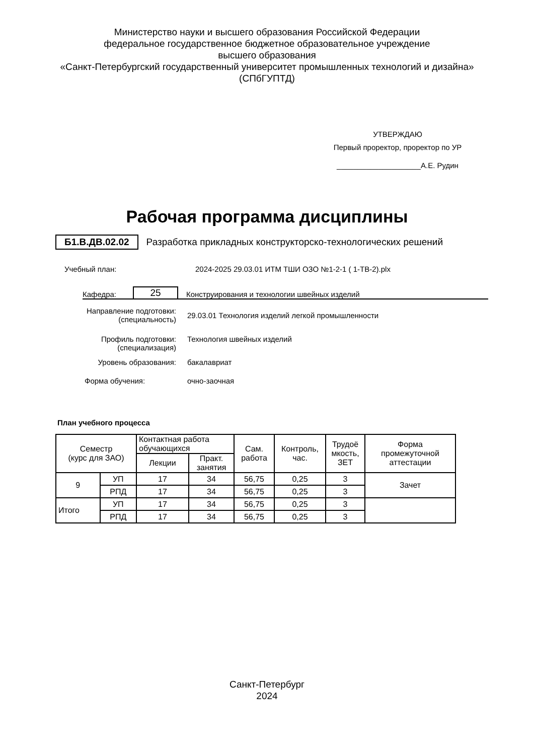Министерство науки и высшего образования Российской Федерации
федеральное государственное бюджетное образовательное учреждение
высшего образования
«Санкт-Петербургский государственный университет промышленных технологий и дизайна»
(СПбГУПТД)
УТВЕРЖДАЮ
Первый проректор, проректор по УР
____________________А.Е. Рудин
Рабочая программа дисциплины
Б1.В.ДВ.02.02 Разработка прикладных конструкторско-технологических решений
Учебный план: 2024-2025 29.03.01 ИТМ ТШИ ОЗО №1-2-1 ( 1-ТВ-2).plx
Кафедра: 25 Конструирования и технологии швейных изделий
Направление подготовки:
(специальность) 29.03.01 Технология изделий легкой промышленности
Профиль подготовки:
(специализация) Технология швейных изделий
Уровень образования: бакалавриат
Форма обучения: очно-заочная
План учебного процесса
| Семестр (курс для ЗАО) | | Контактная работа обучающихся | | Сам. работа | Контроль, час. | Трудоё мкость, ЗЕТ | Форма промежуточной аттестации |
| --- | --- | --- | --- | --- | --- | --- | --- |
| | | Лекции | Практ. занятия | | | | |
| 9 | УП | 17 | 34 | 56,75 | 0,25 | 3 | Зачет |
| | РПД | 17 | 34 | 56,75 | 0,25 | 3 | |
| Итого | УП | 17 | 34 | 56,75 | 0,25 | 3 | |
| | РПД | 17 | 34 | 56,75 | 0,25 | 3 | |
Санкт-Петербург
2024